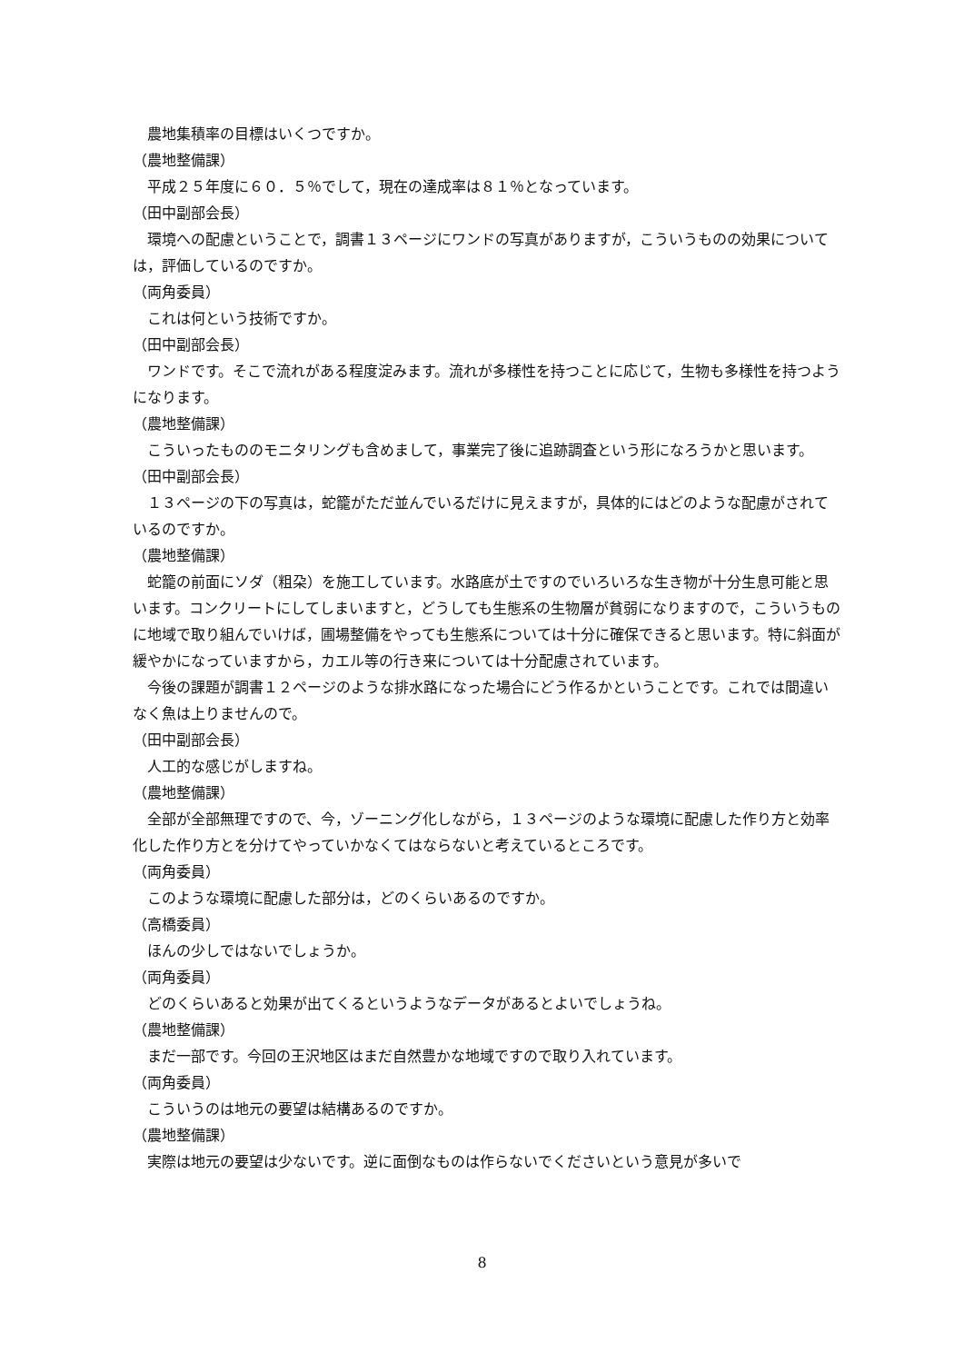農地集積率の目標はいくつですか。
（農地整備課）
平成２５年度に６０．５％でして，現在の達成率は８１％となっています。
（田中副部会長）
環境への配慮ということで，調書１３ページにワンドの写真がありますが，こういうものの効果については，評価しているのですか。
（両角委員）
これは何という技術ですか。
（田中副部会長）
ワンドです。そこで流れがある程度淀みます。流れが多様性を持つことに応じて，生物も多様性を持つようになります。
（農地整備課）
こういったもののモニタリングも含めまして，事業完了後に追跡調査という形になろうかと思います。
（田中副部会長）
１３ページの下の写真は，蛇籠がただ並んでいるだけに見えますが，具体的にはどのような配慮がされているのですか。
（農地整備課）
蛇籠の前面にソダ（粗朶）を施工しています。水路底が土ですのでいろいろな生き物が十分生息可能と思います。コンクリートにしてしまいますと，どうしても生態系の生物層が貧弱になりますので，こういうものに地域で取り組んでいけば，圃場整備をやっても生態系については十分に確保できると思います。特に斜面が緩やかになっていますから，カエル等の行き来については十分配慮されています。
今後の課題が調書１２ページのような排水路になった場合にどう作るかということです。これでは間違いなく魚は上りませんので。
（田中副部会長）
人工的な感じがしますね。
（農地整備課）
全部が全部無理ですので、今，ゾーニング化しながら，１３ページのような環境に配慮した作り方と効率化した作り方とを分けてやっていかなくてはならないと考えているところです。
（両角委員）
このような環境に配慮した部分は，どのくらいあるのですか。
（高橋委員）
ほんの少しではないでしょうか。
（両角委員）
どのくらいあると効果が出てくるというようなデータがあるとよいでしょうね。
（農地整備課）
まだ一部です。今回の王沢地区はまだ自然豊かな地域ですので取り入れています。
（両角委員）
こういうのは地元の要望は結構あるのですか。
（農地整備課）
実際は地元の要望は少ないです。逆に面倒なものは作らないでくださいという意見が多いで
8